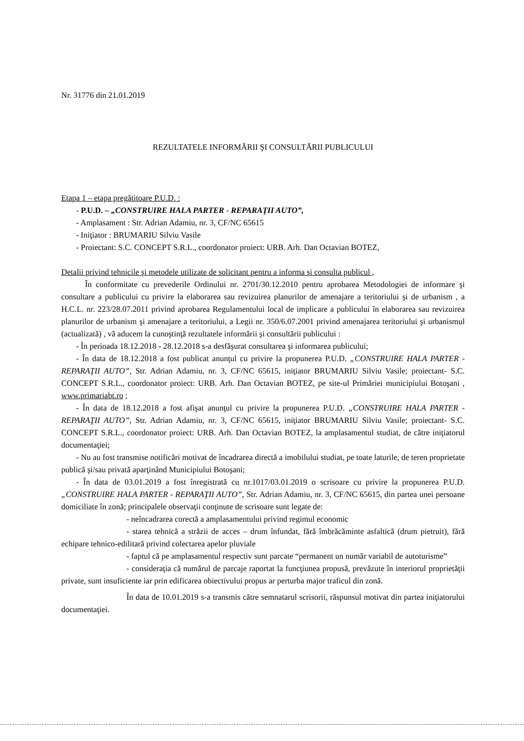Nr. 31776 din 21.01.2019
REZULTATELE INFORMĂRII ŞI CONSULTĂRII PUBLICULUI
Etapa 1 – etapa pregătitoare P.U.D. :
- P.U.D. – „CONSTRUIRE HALA PARTER - REPARAŢII AUTO”,
- Amplasament : Str. Adrian Adamiu, nr. 3, CF/NC 65615
- Iniţiator : BRUMARIU Silviu Vasile
- Proiectant: S.C. CONCEPT S.R.L., coordonator proiect: URB. Arh. Dan Octavian BOTEZ,
Detalii privind tehnicile şi metodele utilizate de solicitant pentru a informa şi consulta publicul ,
În conformitate cu prevederile Ordinului nr. 2701/30.12.2010 pentru aprobarea Metodologiei de informare şi consultare a publicului cu privire la elaborarea sau revizuirea planurilor de amenajare a teritoriului şi de urbanism , a H.C.L. nr. 223/28.07.2011 privind aprobarea Regulamentului local de implicare a publicului în elaborarea sau revizuirea planurilor de urbanism şi amenajare a teritoriului, a Legii nr. 350/6.07.2001 privind amenajarea teritoriului şi urbanismul (actualizată) , vă aducem la cunoştinţă rezultatele informării şi consultării publicului :
- În perioada 18.12.2018 - 28.12.2018 s-a desfăşurat consultarea şi informarea publicului;
- În data de 18.12.2018 a fost publicat anunţul cu privire la propunerea P.U.D. „CONSTRUIRE HALA PARTER - REPARAŢII AUTO”, Str. Adrian Adamiu, nr. 3, CF/NC 65615, iniţiator BRUMARIU Silviu Vasile; proiectant- S.C. CONCEPT S.R.L., coordonator proiect: URB. Arh. Dan Octavian BOTEZ, pe site-ul Primăriei municipiului Botoşani , www.primariabt.ro ;
- În data de 18.12.2018 a fost afişat anunţul cu privire la propunerea P.U.D. „CONSTRUIRE HALA PARTER - REPARAŢII AUTO”, Str. Adrian Adamiu, nr. 3, CF/NC 65615, iniţiator BRUMARIU Silviu Vasile; proiectant- S.C. CONCEPT S.R.L., coordonator proiect: URB. Arh. Dan Octavian BOTEZ, la amplasamentul studiat, de către iniţiatorul documentaţiei;
- Nu au fost transmise notificări motivat de încadrarea directă a imobilului studiat, pe toate laturile, de teren proprietate publică şi/sau privată aparţinând Municipiului Botoşani;
- În data de 03.01.2019 a fost înregistrată cu nr.1017/03.01.2019 o scrisoare cu privire la propunerea P.U.D. „CONSTRUIRE HALA PARTER - REPARAŢII AUTO”, Str. Adrian Adamiu, nr. 3, CF/NC 65615, din partea unei persoane domiciliate în zonă; principalele observaţii conţinute de scrisoare sunt legate de:
- neîncadrarea corectă a amplasamentului privind regimul economic
- starea tehnică a străzii de acces – drum înfundat, fără îmbrăcăminte asfaltică (drum pietruit), fără echipare tehnico-edilitară privind colectarea apelor pluviale
- faptul că pe amplasamentul respectiv sunt parcate “permanent un număr variabil de autoturisme”
- consideraţia că numărul de parcaje raportat la funcţiunea propusă, prevăzute în interiorul proprietăţii private, sunt insuficiente iar prin edificarea obiectivului propus ar perturba major traficul din zonă.
În data de 10.01.2019 s-a transmis către semnatarul scrisorii, răspunsul motivat din partea iniţiatorului documentaţiei.